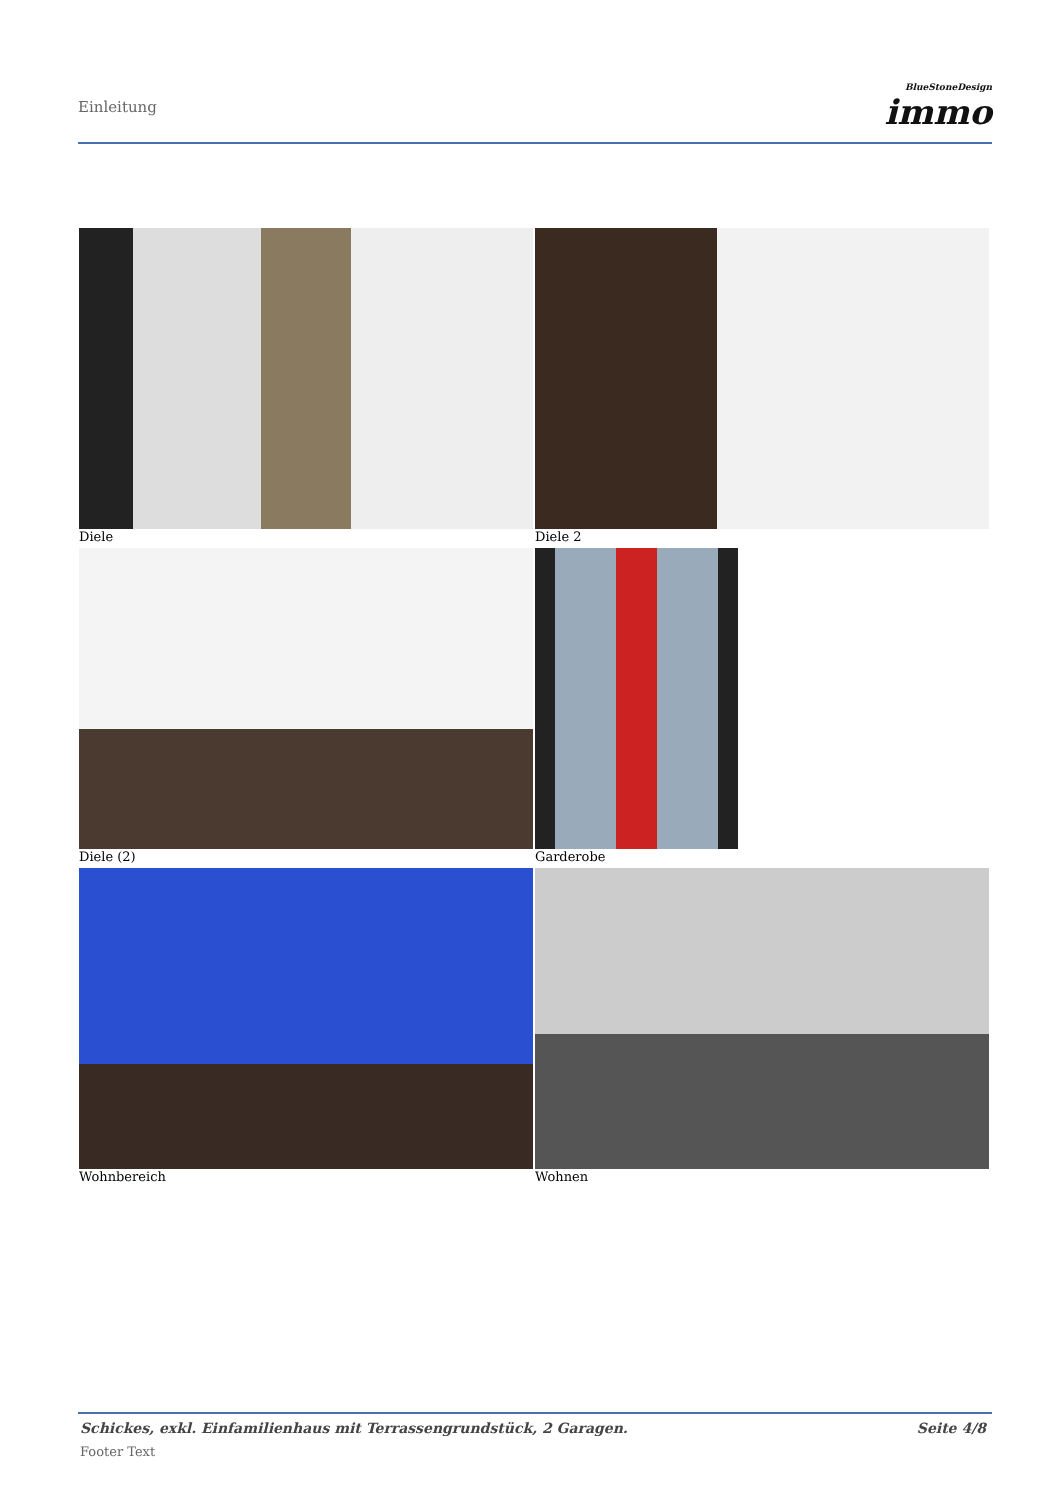Einleitung
BlueStoneDesign
immo
Diele
Diele 2
Diele (2)
Garderobe
Wohnbereich
Wohnen
Schickes, exkl. Einfamilienhaus mit Terrassengrundstück, 2 Garagen. Seite 4/8
Footer Text